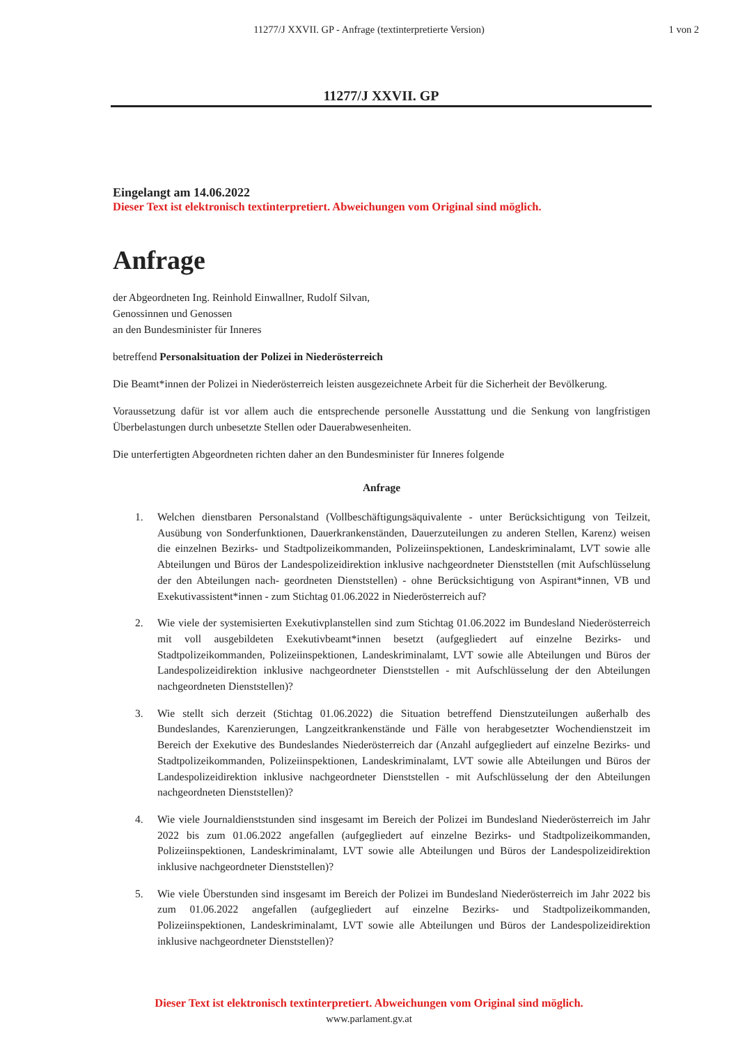11277/J XXVII. GP - Anfrage (textinterpretierte Version)
1 von 2
11277/J XXVII. GP
Eingelangt am 14.06.2022
Dieser Text ist elektronisch textinterpretiert. Abweichungen vom Original sind möglich.
Anfrage
der Abgeordneten Ing. Reinhold Einwallner, Rudolf Silvan,
Genossinnen und Genossen
an den Bundesminister für Inneres
betreffend Personalsituation der Polizei in Niederösterreich
Die Beamt*innen der Polizei in Niederösterreich leisten ausgezeichnete Arbeit für die Sicherheit der Bevölkerung.
Voraussetzung dafür ist vor allem auch die entsprechende personelle Ausstattung und die Senkung von langfristigen Überbelastungen durch unbesetzte Stellen oder Dauerabwesenheiten.
Die unterfertigten Abgeordneten richten daher an den Bundesminister für Inneres folgende
Anfrage
1. Welchen dienstbaren Personalstand (Vollbeschäftigungsäquivalente - unter Berücksichtigung von Teilzeit, Ausübung von Sonderfunktionen, Dauerkrankenständen, Dauerzuteilungen zu anderen Stellen, Karenz) weisen die einzelnen Bezirks- und Stadtpolizeikommanden, Polizeiinspektionen, Landeskriminalamt, LVT sowie alle Abteilungen und Büros der Landespolizeidirektion inklusive nachgeordneter Dienststellen (mit Aufschlüsselung der den Abteilungen nach- geordneten Dienststellen) - ohne Berücksichtigung von Aspirant*innen, VB und Exekutivassistent*innen - zum Stichtag 01.06.2022 in Niederösterreich auf?
2. Wie viele der systemisierten Exekutivplanstellen sind zum Stichtag 01.06.2022 im Bundesland Niederösterreich mit voll ausgebildeten Exekutivbeamt*innen besetzt (aufgegliedert auf einzelne Bezirks- und Stadtpolizeikommanden, Polizeiinspektionen, Landeskriminalamt, LVT sowie alle Abteilungen und Büros der Landespolizeidirektion inklusive nachgeordneter Dienststellen - mit Aufschlüsselung der den Abteilungen nachgeordneten Dienststellen)?
3. Wie stellt sich derzeit (Stichtag 01.06.2022) die Situation betreffend Dienstzuteilungen außerhalb des Bundeslandes, Karenzierungen, Langzeitkrankenstände und Fälle von herabgesetzter Wochendienstzeit im Bereich der Exekutive des Bundeslandes Niederösterreich dar (Anzahl aufgegliedert auf einzelne Bezirks- und Stadtpolizeikommanden, Polizeiinspektionen, Landeskriminalamt, LVT sowie alle Abteilungen und Büros der Landespolizeidirektion inklusive nachgeordneter Dienststellen - mit Aufschlüsselung der den Abteilungen nachgeordneten Dienststellen)?
4. Wie viele Journaldienststunden sind insgesamt im Bereich der Polizei im Bundesland Niederösterreich im Jahr 2022 bis zum 01.06.2022 angefallen (aufgegliedert auf einzelne Bezirks- und Stadtpolizeikommanden, Polizeiinspektionen, Landeskriminalamt, LVT sowie alle Abteilungen und Büros der Landespolizeidirektion inklusive nachgeordneter Dienststellen)?
5. Wie viele Überstunden sind insgesamt im Bereich der Polizei im Bundesland Niederösterreich im Jahr 2022 bis zum 01.06.2022 angefallen (aufgegliedert auf einzelne Bezirks- und Stadtpolizeikommanden, Polizeiinspektionen, Landeskriminalamt, LVT sowie alle Abteilungen und Büros der Landespolizeidirektion inklusive nachgeordneter Dienststellen)?
Dieser Text ist elektronisch textinterpretiert. Abweichungen vom Original sind möglich.
www.parlament.gv.at